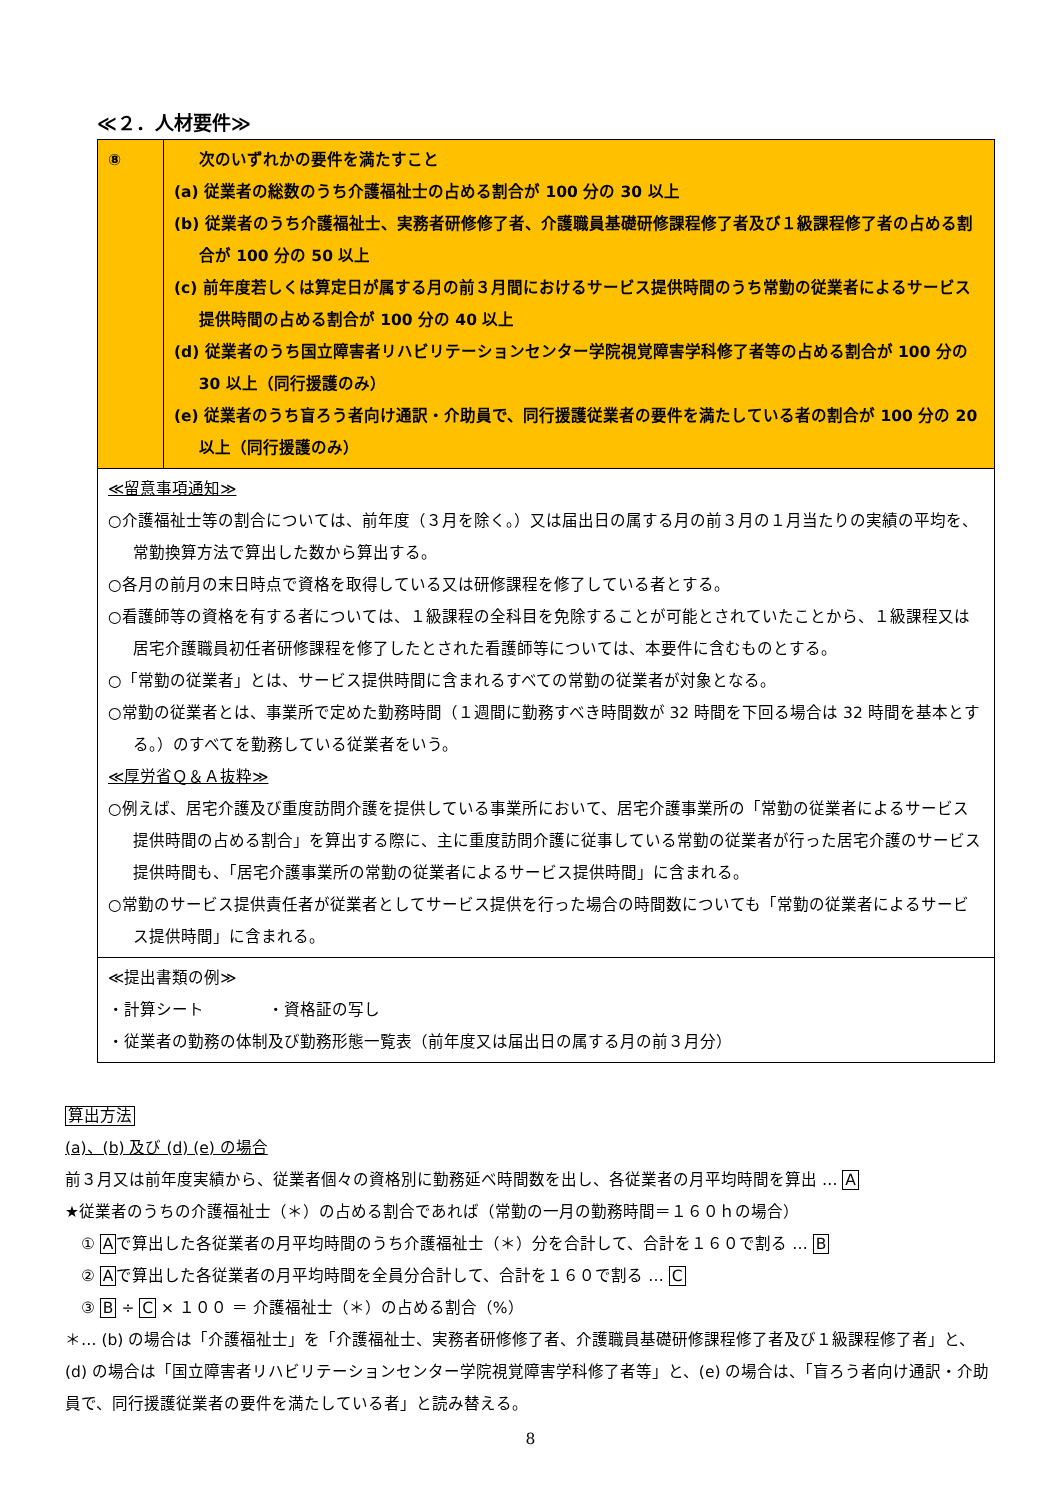≪２．人材要件≫
| ⑧ | 次のいずれかの要件を満たすこと (a) 従業者の総数のうち介護福祉士の占める割合が 100 分の 30 以上 (b) 従業者のうち介護福祉士、実務者研修修了者、介護職員基礎研修課程修了者及び１級課程修了者の占める割合が 100 分の 50 以上 (c) 前年度若しくは算定日が属する月の前３月間におけるサービス提供時間のうち常勤の従業者によるサービス提供時間の占める割合が 100 分の 40 以上 (d) 従業者のうち国立障害者リハビリテーションセンター学院視覚障害学科修了者等の占める割合が 100 分の 30 以上（同行援護のみ） (e) 従業者のうち盲ろう者向け通訳・介助員で、同行援護従業者の要件を満たしている者の割合が 100 分の 20 以上（同行援護のみ） |
| ≪留意事項通知≫ ○介護福祉士等の割合については、前年度（３月を除く。）又は届出日の属する月の前３月の１月当たりの実績の平均を、常勤換算方法で算出した数から算出する。 ○各月の前月の末日時点で資格を取得している又は研修課程を修了している者とする。 ○看護師等の資格を有する者については、１級課程の全科目を免除することが可能とされていたことから、１級課程又は居宅介護職員初任者研修課程を修了したとされた看護師等については、本要件に含むものとする。 ○「常勤の従業者」とは、サービス提供時間に含まれるすべての常勤の従業者が対象となる。 ○常勤の従業者とは、事業所で定めた勤務時間（１週間に勤務すべき時間数が 32 時間を下回る場合は 32 時間を基本とする。）のすべてを勤務している従業者をいう。 ≪厚労省Ｑ＆Ａ抜粋≫ ○例えば、居宅介護及び重度訪問介護を提供している事業所において、居宅介護事業所の「常勤の従業者によるサービス提供時間の占める割合」を算出する際に、主に重度訪問介護に従事している常勤の従業者が行った居宅介護のサービス提供時間も、「居宅介護事業所の常勤の従業者によるサービス提供時間」に含まれる。 ○常勤のサービス提供責任者が従業者としてサービス提供を行った場合の時間数についても「常勤の従業者によるサービス提供時間」に含まれる。 | |
| ≪提出書類の例≫ ・計算シート ・資格証の写し ・従業者の勤務の体制及び勤務形態一覧表（前年度又は届出日の属する月の前３月分） | |
算出方法
(a)、(b) 及び (d) (e) の場合
前３月又は前年度実績から、従業者個々の資格別に勤務延べ時間数を出し、各従業者の月平均時間を算出 … A
★従業者のうちの介護福祉士（＊）の占める割合であれば（常勤の一月の勤務時間＝１６０ｈの場合）
　① Aで算出した各従業者の月平均時間のうち介護福祉士（＊）分を合計して、合計を１６０で割る … B
　② Aで算出した各従業者の月平均時間を全員分合計して、合計を１６０で割る … C
　③ B ÷ C × １００ ＝ 介護福祉士（＊）の占める割合（%）
＊… (b) の場合は「介護福祉士」を「介護福祉士、実務者研修修了者、介護職員基礎研修課程修了者及び１級課程修了者」と、(d) の場合は「国立障害者リハビリテーションセンター学院視覚障害学科修了者等」と、(e) の場合は、「盲ろう者向け通訳・介助員で、同行援護従業者の要件を満たしている者」と読み替える。
8